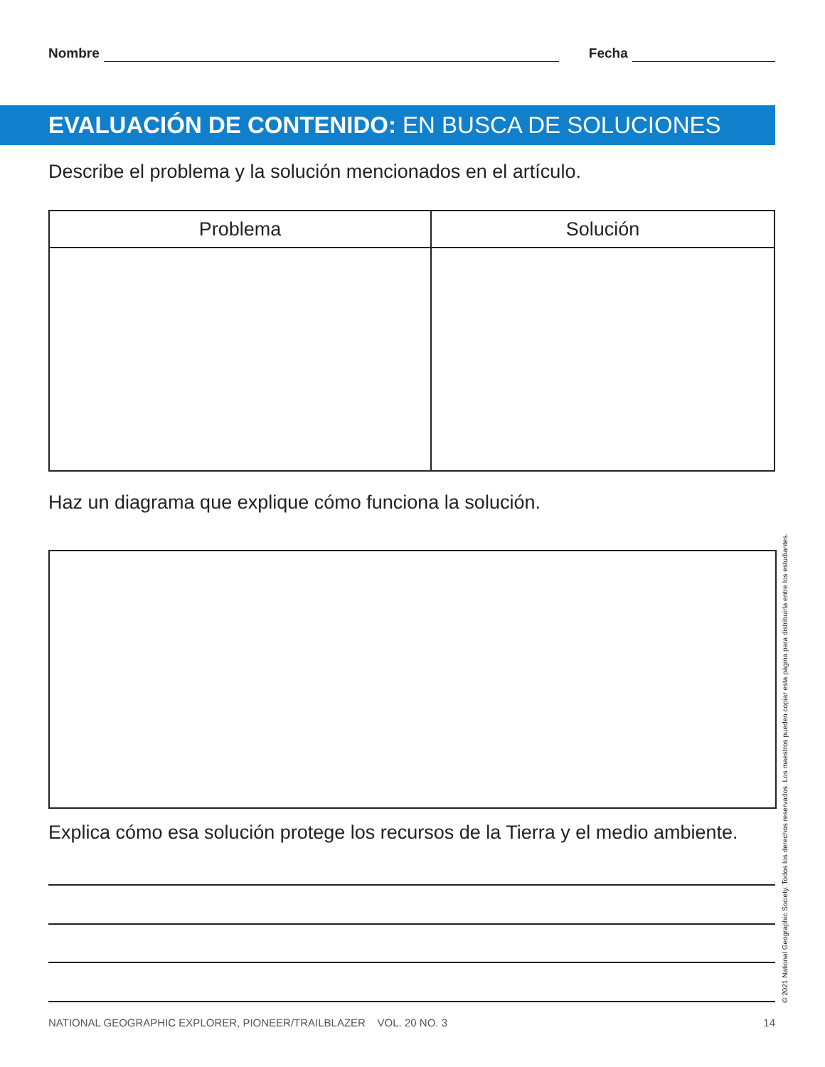Nombre Fecha
EVALUACIÓN DE CONTENIDO: EN BUSCA DE SOLUCIONES
Describe el problema y la solución mencionados en el artículo.
| Problema | Solución |
| --- | --- |
Haz un diagrama que explique cómo funciona la solución.
Explica cómo esa solución protege los recursos de la Tierra y el medio ambiente.
NATIONAL GEOGRAPHIC EXPLORER, PIONEER/TRAILBLAZER VOL. 20 NO. 3 14
© 2021 National Geographic Society. Todos los derechos reservados. Los maestros pueden copiar esta página para distribuirla entre los estudiantes.